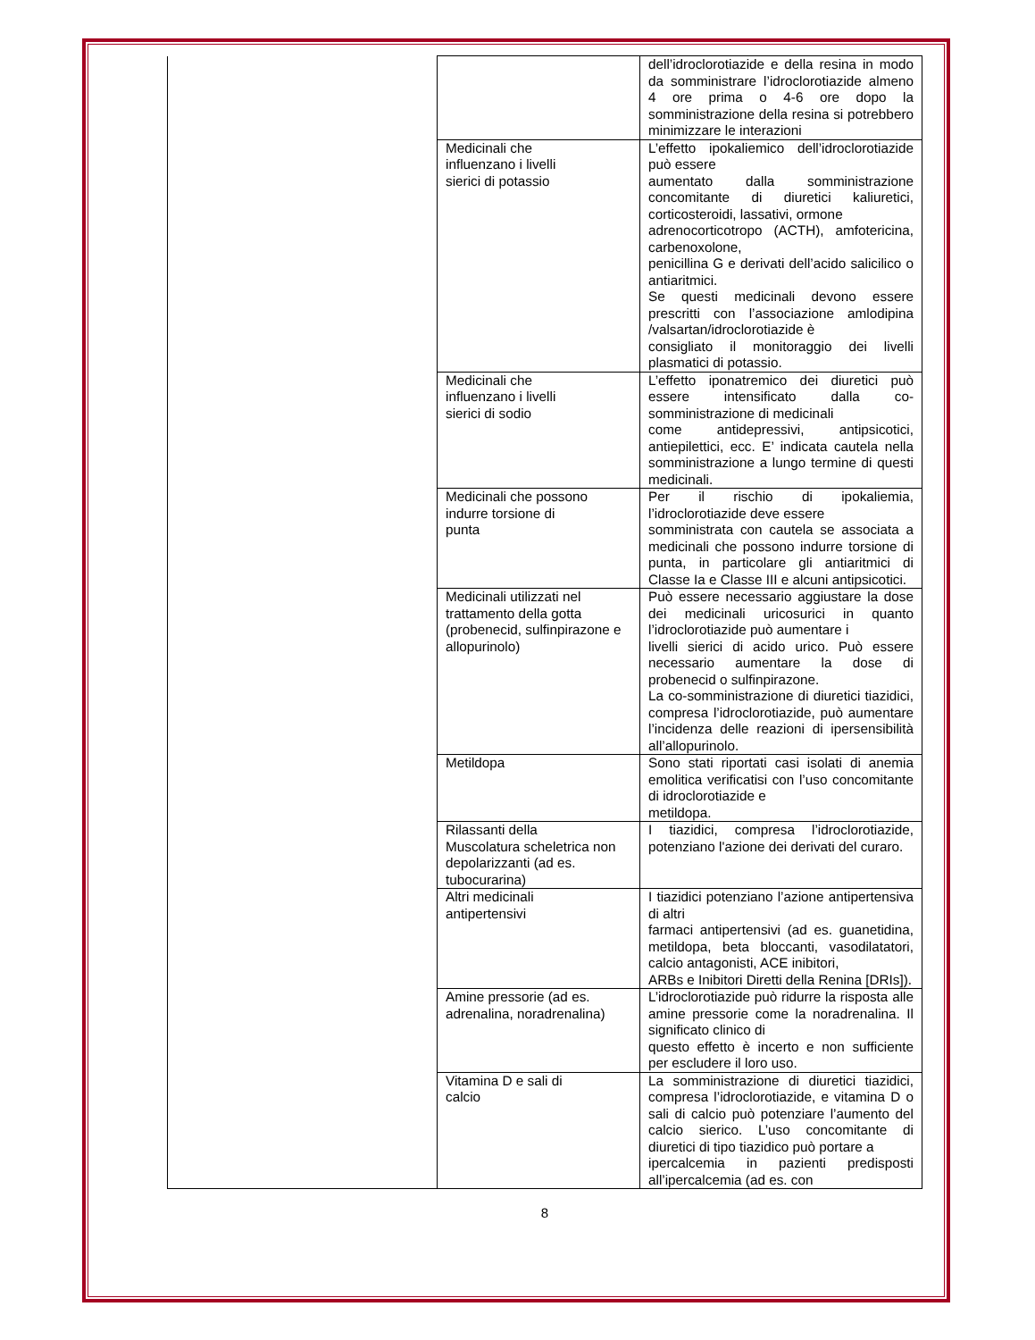| | | dell’idroclorotiazide e della resina in modo da somministrare l’idroclorotiazide almeno 4 ore prima o 4-6 ore dopo la somministrazione della resina si potrebbero minimizzare le interazioni |
| | Medicinali che influenzano i livelli sierici di potassio | L’effetto ipokaliemico dell’idroclorotiazide può essere aumentato dalla somministrazione concomitante di diuretici kaliuretici, corticosteroidi, lassativi, ormone adrenocorticotropo (ACTH), amfotericina, carbenoxolone, penicillina G e derivati dell’acido salicilico o antiaritmici. Se questi medicinali devono essere prescritti con l’associazione amlodipina /valsartan/idroclorotiazide è consigliato il monitoraggio dei livelli plasmatici di potassio. |
| | Medicinali che influenzano i livelli sierici di sodio | L’effetto iponatremico dei diuretici può essere intensificato dalla co-somministrazione di medicinali come antidepressivi, antipsicotici, antiepilettici, ecc. E’ indicata cautela nella somministrazione a lungo termine di questi medicinali. |
| | Medicinali che possono indurre torsione di punta | Per il rischio di ipokaliemia, l’idroclorotiazide deve essere somministrata con cautela se associata a medicinali che possono indurre torsione di punta, in particolare gli antiaritmici di Classe Ia e Classe III e alcuni antipsicotici. |
| | Medicinali utilizzati nel trattamento della gotta (probenecid, sulfinpirazone e allopurinolo) | Può essere necessario aggiustare la dose dei medicinali uricosurici in quanto l’idroclorotiazide può aumentare i livelli sierici di acido urico. Può essere necessario aumentare la dose di probenecid o sulfinpirazone. La co-somministrazione di diuretici tiazidici, compresa l’idroclorotiazide, può aumentare l’incidenza delle reazioni di ipersensibilità all’allopurinolo. |
| | Metildopa | Sono stati riportati casi isolati di anemia emolitica verificatisi con l’uso concomitante di idroclorotiazide e metildopa. |
| | Rilassanti della Muscolatura scheletrica non depolarizzanti (ad es. tubocurarina) | I tiazidici, compresa l’idroclorotiazide, potenziano l'azione dei derivati del curaro. |
| | Altri medicinali antipertensivi | I tiazidici potenziano l’azione antipertensiva di altri farmaci antipertensivi (ad es. guanetidina, metildopa, beta bloccanti, vasodilatatori, calcio antagonisti, ACE inibitori, ARBs e Inibitori Diretti della Renina [DRIs]). |
| | Amine pressorie (ad es. adrenalina, noradrenalina) | L’idroclorotiazide può ridurre la risposta alle amine pressorie come la noradrenalina. Il significato clinico di questo effetto è incerto e non sufficiente per escludere il loro uso. |
| | Vitamina D e sali di calcio | La somministrazione di diuretici tiazidici, compresa l’idroclorotiazide, e vitamina D o sali di calcio può potenziare l’aumento del calcio sierico. L’uso concomitante di diuretici di tipo tiazidico può portare a ipercalcemia in pazienti predisposti all’ipercalcemia (ad es. con |
8